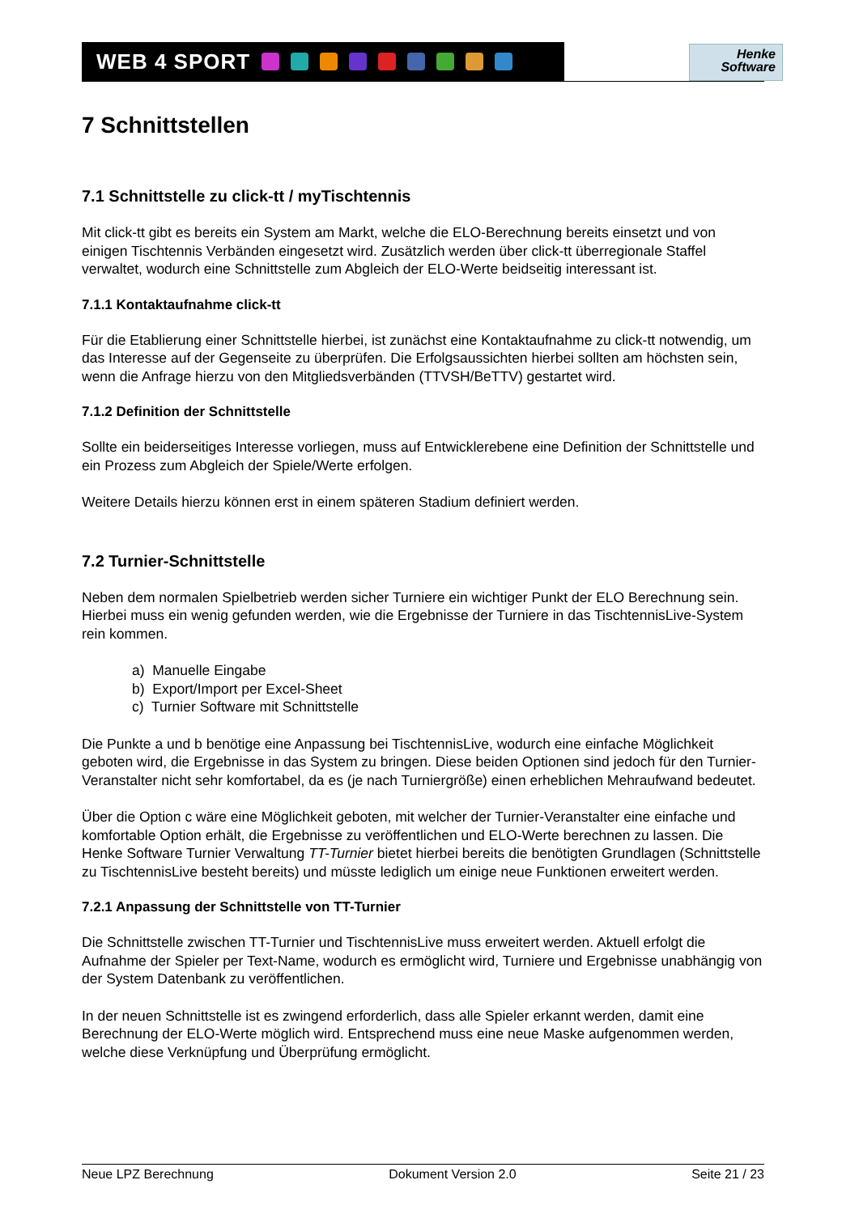WEB 4 SPORT
Henke
Software
7 Schnittstellen
7.1 Schnittstelle zu click-tt / myTischtennis
Mit click-tt gibt es bereits ein System am Markt, welche die ELO-Berechnung bereits einsetzt und von einigen Tischtennis Verbänden eingesetzt wird. Zusätzlich werden über click-tt überregionale Staffel verwaltet, wodurch eine Schnittstelle zum Abgleich der ELO-Werte beidseitig interessant ist.
7.1.1 Kontaktaufnahme click-tt
Für die Etablierung einer Schnittstelle hierbei, ist zunächst eine Kontaktaufnahme zu click-tt notwendig, um das Interesse auf der Gegenseite zu überprüfen. Die Erfolgsaussichten hierbei sollten am höchsten sein, wenn die Anfrage hierzu von den Mitgliedsverbänden (TTVSH/BeTTV) gestartet wird.
7.1.2 Definition der Schnittstelle
Sollte ein beiderseitiges Interesse vorliegen, muss auf Entwicklerebene eine Definition der Schnittstelle und ein Prozess zum Abgleich der Spiele/Werte erfolgen.
Weitere Details hierzu können erst in einem späteren Stadium definiert werden.
7.2 Turnier-Schnittstelle
Neben dem normalen Spielbetrieb werden sicher Turniere ein wichtiger Punkt der ELO Berechnung sein. Hierbei muss ein wenig gefunden werden, wie die Ergebnisse der Turniere in das TischtennisLive-System rein kommen.
a) Manuelle Eingabe
b) Export/Import per Excel-Sheet
c) Turnier Software mit Schnittstelle
Die Punkte a und b benötige eine Anpassung bei TischtennisLive, wodurch eine einfache Möglichkeit geboten wird, die Ergebnisse in das System zu bringen. Diese beiden Optionen sind jedoch für den Turnier-Veranstalter nicht sehr komfortabel, da es (je nach Turniergröße) einen erheblichen Mehraufwand bedeutet.
Über die Option c wäre eine Möglichkeit geboten, mit welcher der Turnier-Veranstalter eine einfache und komfortable Option erhält, die Ergebnisse zu veröffentlichen und ELO-Werte berechnen zu lassen. Die Henke Software Turnier Verwaltung TT-Turnier bietet hierbei bereits die benötigten Grundlagen (Schnittstelle zu TischtennisLive besteht bereits) und müsste lediglich um einige neue Funktionen erweitert werden.
7.2.1 Anpassung der Schnittstelle von TT-Turnier
Die Schnittstelle zwischen TT-Turnier und TischtennisLive muss erweitert werden. Aktuell erfolgt die Aufnahme der Spieler per Text-Name, wodurch es ermöglicht wird, Turniere und Ergebnisse unabhängig von der System Datenbank zu veröffentlichen.
In der neuen Schnittstelle ist es zwingend erforderlich, dass alle Spieler erkannt werden, damit eine Berechnung der ELO-Werte möglich wird. Entsprechend muss eine neue Maske aufgenommen werden, welche diese Verknüpfung und Überprüfung ermöglicht.
Neue LPZ Berechnung Dokument Version 2.0 Seite 21 / 23